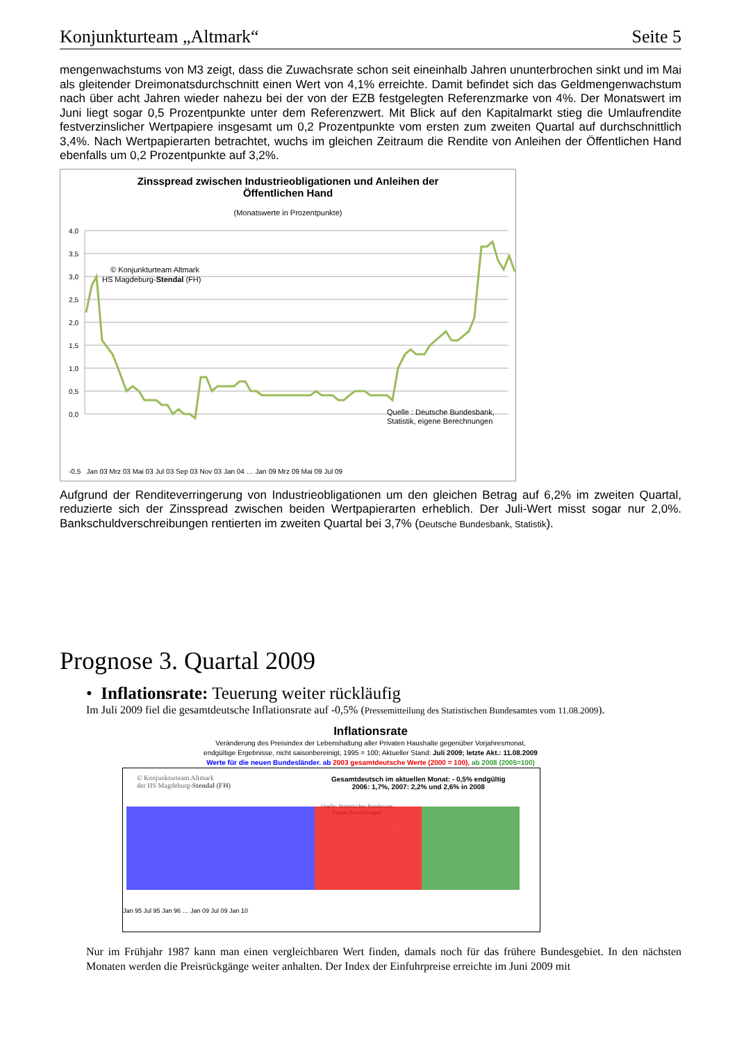Konjunkturteam „Altmark“Seite 5
mengenwachstums von M3 zeigt, dass die Zuwachsrate schon seit eineinhalb Jahren ununterbrochen sinkt und im Mai als gleitender Dreimonatsdurchschnitt einen Wert von 4,1% erreichte. Damit befindet sich das Geldmengenwachstum nach über acht Jahren wieder nahezu bei der von der EZB festgelegten Referenzmarke von 4%. Der Monatswert im Juni liegt sogar 0,5 Prozentpunkte unter dem Referenzwert. Mit Blick auf den Kapitalmarkt stieg die Umlaufrendite festverzinslicher Wertpapiere insgesamt um 0,2 Prozentpunkte vom ersten zum zweiten Quartal auf durchschnittlich 3,4%. Nach Wertpapierarten betrachtet, wuchs im gleichen Zeitraum die Rendite von Anleihen der Öffentlichen Hand ebenfalls um 0,2 Prozentpunkte auf 3,2%.
Zinsspread zwischen Industrieobligationen und Anleihen der
Öffentlichen Hand
(Monatswerte in Prozentpunkte)
4,0
3,5
3,0
2,5
2,0
1,5
1,0
0,5
0,0
© Konjunkturteam Altmark
HS Magdeburg-Stendal (FH)
Quelle : Deutsche Bundesbank,
Statistik, eigene Berechnungen
-0,5 Jan 03 Mrz 03 Mai 03 Jul 03 Sep 03 Nov 03 Jan 04 … Jan 09 Mrz 09 Mai 09 Jul 09
Aufgrund der Renditeverringerung von Industrieobligationen um den gleichen Betrag auf 6,2% im zweiten Quartal, reduzierte sich der Zinsspread zwischen beiden Wertpapierarten erheblich. Der Juli-Wert misst sogar nur 2,0%. Bankschuldverschreibungen rentierten im zweiten Quartal bei 3,7% (Deutsche Bundesbank, Statistik).
Prognose 3. Quartal 2009
• Inflationsrate: Teuerung weiter rückläufig
Im Juli 2009 fiel die gesamtdeutsche Inflationsrate auf -0,5% (Pressemitteilung des Statistischen Bundesamtes vom 11.08.2009).
Inflationsrate
Veränderung des Preisindex der Lebenshaltung aller Privaten Haushalte gegenüber Vorjahresmonat,
endgültige Ergebnisse, nicht saisonbereinigt, 1995 = 100; Aktueller Stand: Juli 2009; letzte Akt.: 11.08.2009
Werte für die neuen Bundesländer. ab 2003 gesamtdeutsche Werte (2000 = 100), ab 2008 (2005=100)
© Konjunkturteam Altmark
der HS Magdeburg-Stendal (FH)
Gesamtdeutsch im aktuellen Monat: - 0,5% endgültig
2006: 1,7%, 2007: 2,2% und 2,6% in 2008
Quelle: Statistisches Bundesamt
Eigene Berechnungen
Jan 95 Jul 95 Jan 96 … Jan 09 Jul 09 Jan 10
Nur im Frühjahr 1987 kann man einen vergleichbaren Wert finden, damals noch für das frühere Bundesgebiet. In den nächsten Monaten werden die Preisrückgänge weiter anhalten. Der Index der Einfuhrpreise erreichte im Juni 2009 mit